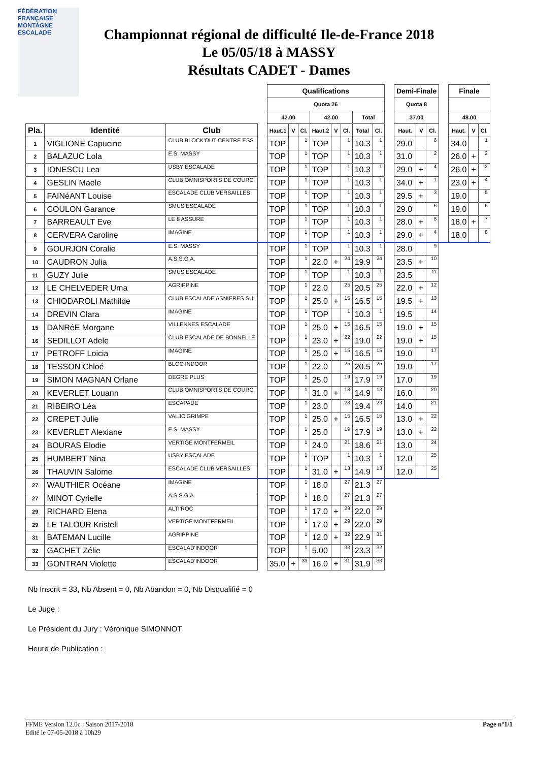FÉDÉRATION FRANÇAISE MONTAGNE ESCALADE
Championnat régional de difficulté Ile-de-France 2018
Le 05/05/18 à MASSY
Résultats CADET - Dames
| | | | | Qualifications | | | | | | | | | Demi-Finale | | | | Finale | | |
| | | | | Quota 26 | | | | | | | | | Quota 8 | | | | | | |
| | | | | 42.00 | | | 42.00 | | | Total | | | 37.00 | | | | 48.00 | | |
| Pla. | Identité | Club | | Haut.1 | V | Cl. | Haut.2 | V | Cl. | Total | Cl. | | Haut. | V | Cl. | | Haut. | V | Cl. |
| 1 | VIGLIONE Capucine | CLUB BLOCK'OUT CENTRE ESS | | TOP | | 1 | TOP | | 1 | 10.3 | 1 | | 29.0 | | 6 | | 34.0 | | 1 |
| 2 | BALAZUC Lola | E.S. MASSY | | TOP | | 1 | TOP | | 1 | 10.3 | 1 | | 31.0 | | 2 | | 26.0 | + | 2 |
| 3 | IONESCU Lea | USBY ESCALADE | | TOP | | 1 | TOP | | 1 | 10.3 | 1 | | 29.0 | + | 4 | | 26.0 | + | 2 |
| 4 | GESLIN Maele | CLUB OMNISPORTS DE COURC | | TOP | | 1 | TOP | | 1 | 10.3 | 1 | | 34.0 | + | 1 | | 23.0 | + | 4 |
| 5 | FAINéANT Louise | ESCALADE CLUB VERSAILLES | | TOP | | 1 | TOP | | 1 | 10.3 | 1 | | 29.5 | + | 3 | | 19.0 | | 5 |
| 6 | COULON Garance | SMUS ESCALADE | | TOP | | 1 | TOP | | 1 | 10.3 | 1 | | 29.0 | | 6 | | 19.0 | | 5 |
| 7 | BARREAULT Eve | LE 8 ASSURE | | TOP | | 1 | TOP | | 1 | 10.3 | 1 | | 28.0 | + | 8 | | 18.0 | + | 7 |
| 8 | CERVERA Caroline | IMAGINE | | TOP | | 1 | TOP | | 1 | 10.3 | 1 | | 29.0 | + | 4 | | 18.0 | | 8 |
| 9 | GOURJON Coralie | E.S. MASSY | | TOP | | 1 | TOP | | 1 | 10.3 | 1 | | 28.0 | | 9 | | | | |
| 10 | CAUDRON Julia | A.S.S.G.A. | | TOP | | 1 | 22.0 | + | 24 | 19.9 | 24 | | 23.5 | + | 10 | | | | |
| 11 | GUZY Julie | SMUS ESCALADE | | TOP | | 1 | TOP | | 1 | 10.3 | 1 | | 23.5 | | 11 | | | | |
| 12 | LE CHELVEDER Uma | AGRIPPINE | | TOP | | 1 | 22.0 | | 25 | 20.5 | 25 | | 22.0 | + | 12 | | | | |
| 13 | CHIODAROLI Mathilde | CLUB ESCALADE ASNIERES SU | | TOP | | 1 | 25.0 | + | 15 | 16.5 | 15 | | 19.5 | + | 13 | | | | |
| 14 | DREVIN Clara | IMAGINE | | TOP | | 1 | TOP | | 1 | 10.3 | 1 | | 19.5 | | 14 | | | | |
| 15 | DANRéE Morgane | VILLENNES ESCALADE | | TOP | | 1 | 25.0 | + | 15 | 16.5 | 15 | | 19.0 | + | 15 | | | | |
| 16 | SEDILLOT Adele | CLUB ESCALADE DE BONNELLE | | TOP | | 1 | 23.0 | + | 22 | 19.0 | 22 | | 19.0 | + | 15 | | | | |
| 17 | PETROFF Loicia | IMAGINE | | TOP | | 1 | 25.0 | + | 15 | 16.5 | 15 | | 19.0 | | 17 | | | | |
| 18 | TESSON Chloé | BLOC INDOOR | | TOP | | 1 | 22.0 | | 25 | 20.5 | 25 | | 19.0 | | 17 | | | | |
| 19 | SIMON MAGNAN Orlane | DEGRE PLUS | | TOP | | 1 | 25.0 | | 19 | 17.9 | 19 | | 17.0 | | 19 | | | | |
| 20 | KEVERLET Louann | CLUB OMNISPORTS DE COURC | | TOP | | 1 | 31.0 | + | 13 | 14.9 | 13 | | 16.0 | | 20 | | | | |
| 21 | RIBEIRO Léa | ESCAPADE | | TOP | | 1 | 23.0 | | 23 | 19.4 | 23 | | 14.0 | | 21 | | | | |
| 22 | CREPET Julie | VALJO'GRIMPE | | TOP | | 1 | 25.0 | + | 15 | 16.5 | 15 | | 13.0 | + | 22 | | | | |
| 23 | KEVERLET Alexiane | E.S. MASSY | | TOP | | 1 | 25.0 | | 19 | 17.9 | 19 | | 13.0 | + | 22 | | | | |
| 24 | BOURAS Elodie | VERTIGE MONTFERMEIL | | TOP | | 1 | 24.0 | | 21 | 18.6 | 21 | | 13.0 | | 24 | | | | |
| 25 | HUMBERT Nina | USBY ESCALADE | | TOP | | 1 | TOP | | 1 | 10.3 | 1 | | 12.0 | | 25 | | | | |
| 26 | THAUVIN Salome | ESCALADE CLUB VERSAILLES | | TOP | | 1 | 31.0 | + | 13 | 14.9 | 13 | | 12.0 | | 25 | | | | |
| 27 | WAUTHIER Océane | IMAGINE | | TOP | | 1 | 18.0 | | 27 | 21.3 | 27 | | | | | | | | |
| 27 | MINOT Cyrielle | A.S.S.G.A. | | TOP | | 1 | 18.0 | | 27 | 21.3 | 27 | | | | | | | | |
| 29 | RICHARD Elena | ALTI'ROC | | TOP | | 1 | 17.0 | + | 29 | 22.0 | 29 | | | | | | | | |
| 29 | LE TALOUR Kristell | VERTIGE MONTFERMEIL | | TOP | | 1 | 17.0 | + | 29 | 22.0 | 29 | | | | | | | | |
| 31 | BATEMAN Lucille | AGRIPPINE | | TOP | | 1 | 12.0 | + | 32 | 22.9 | 31 | | | | | | | | |
| 32 | GACHET Zélie | ESCALAD'INDOOR | | TOP | | 1 | 5.00 | | 33 | 23.3 | 32 | | | | | | | | |
| 33 | GONTRAN Violette | ESCALAD'INDOOR | | 35.0 | + | 33 | 16.0 | + | 31 | 31.9 | 33 | | | | | | | | |
Nb Inscrit = 33, Nb Absent = 0, Nb Abandon = 0, Nb Disqualifié = 0
Le Juge :
Le Président du Jury : Véronique SIMONNOT
Heure de Publication :
FFME Version 12.0c : Saison 2017-2018
Edité le 07-05-2018 à 10h29
Page n°1/1